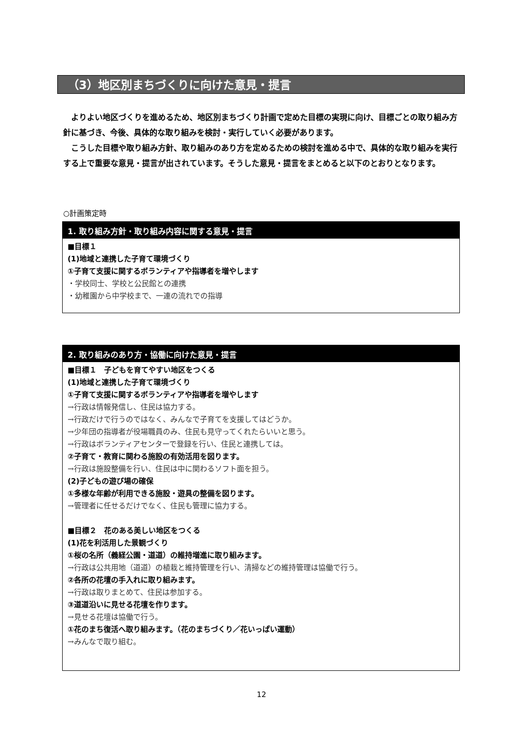（3）地区別まちづくりに向けた意見・提言
よりよい地区づくりを進めるため、地区別まちづくり計画で定めた目標の実現に向け、目標ごとの取り組み方針に基づき、今後、具体的な取り組みを検討・実行していく必要があります。
こうした目標や取り組み方針、取り組みのあり方を定めるための検討を進める中で、具体的な取り組みを実行する上で重要な意見・提言が出されています。そうした意見・提言をまとめると以下のとおりとなります。
○計画策定時
1. 取り組み方針・取り組み内容に関する意見・提言
■目標１
(1)地域と連携した子育て環境づくり
①子育て支援に関するボランティアや指導者を増やします
・学校同士、学校と公民館との連携
・幼稚園から中学校まで、一連の流れでの指導
2. 取り組みのあり方・協働に向けた意見・提言
■目標１　子どもを育てやすい地区をつくる
(1)地域と連携した子育て環境づくり
①子育て支援に関するボランティアや指導者を増やします
→行政は情報発信し、住民は協力する。
→行政だけで行うのではなく、みんなで子育てを支援してはどうか。
→少年団の指導者が役場職員のみ、住民も見守ってくれたらいいと思う。
→行政はボランティアセンターで登録を行い、住民と連携しては。
②子育て・教育に関わる施設の有効活用を図ります。
→行政は施設整備を行い、住民は中に関わるソフト面を担う。
(2)子どもの遊び場の確保
①多様な年齢が利用できる施設・遊具の整備を図ります。
→管理者に任せるだけでなく、住民も管理に協力する。
■目標２　花のある美しい地区をつくる
(1)花を利活用した景観づくり
①桜の名所（義経公園・道道）の維持増進に取り組みます。
→行政は公共用地（道道）の植栽と維持管理を行い、清掃などの維持管理は協働で行う。
②各所の花壇の手入れに取り組みます。
→行政は取りまとめて、住民は参加する。
③道道沿いに見せる花壇を作ります。
→見せる花壇は協働で行う。
①花のまち復活へ取り組みます。（花のまちづくり／花いっぱい運動）
→みんなで取り組む。
12